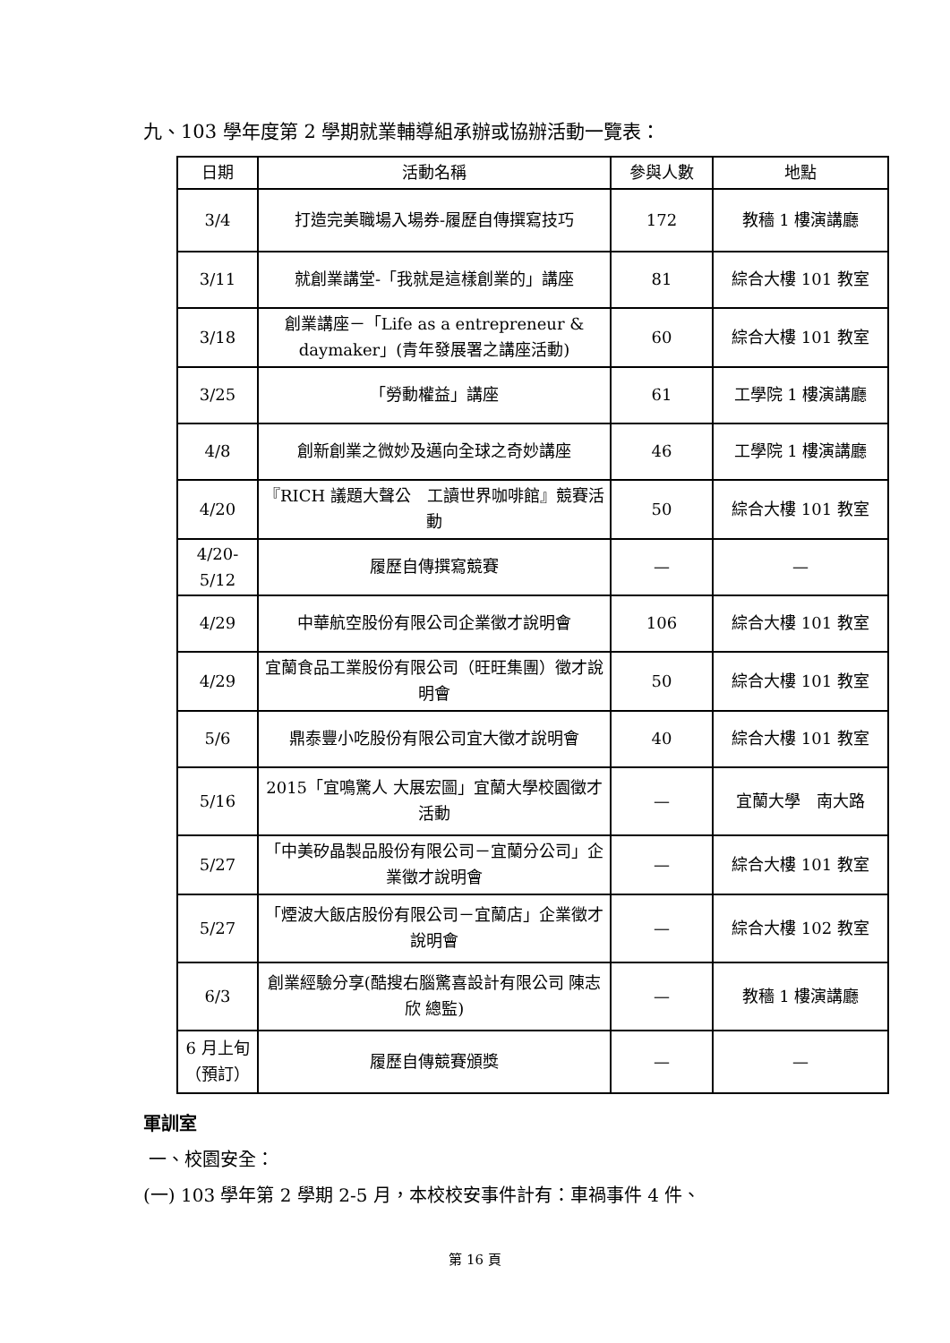九、103 學年度第 2 學期就業輔導組承辦或協辦活動一覽表：
| 日期 | 活動名稱 | 參與人數 | 地點 |
| --- | --- | --- | --- |
| 3/4 | 打造完美職場入場券-履歷自傳撰寫技巧 | 172 | 教穡 1 樓演講廳 |
| 3/11 | 就創業講堂-「我就是這樣創業的」講座 | 81 | 綜合大樓 101 教室 |
| 3/18 | 創業講座－「Life as a entrepreneur & daymaker」(青年發展署之講座活動) | 60 | 綜合大樓 101 教室 |
| 3/25 | 「勞動權益」講座 | 61 | 工學院 1 樓演講廳 |
| 4/8 | 創新創業之微妙及邁向全球之奇妙講座 | 46 | 工學院 1 樓演講廳 |
| 4/20 | 『RICH 議題大聲公 工讀世界咖啡館』競賽活動 | 50 | 綜合大樓 101 教室 |
| 4/20-5/12 | 履歷自傳撰寫競賽 | — | — |
| 4/29 | 中華航空股份有限公司企業徵才說明會 | 106 | 綜合大樓 101 教室 |
| 4/29 | 宜蘭食品工業股份有限公司（旺旺集團）徵才說明會 | 50 | 綜合大樓 101 教室 |
| 5/6 | 鼎泰豐小吃股份有限公司宜大徵才說明會 | 40 | 綜合大樓 101 教室 |
| 5/16 | 2015「宜鳴驚人 大展宏圖」宜蘭大學校園徵才活動 | — | 宜蘭大學 南大路 |
| 5/27 | 「中美矽晶製品股份有限公司－宜蘭分公司」企業徵才說明會 | — | 綜合大樓 101 教室 |
| 5/27 | 「煙波大飯店股份有限公司－宜蘭店」企業徵才說明會 | — | 綜合大樓 102 教室 |
| 6/3 | 創業經驗分享(酷搜右腦驚喜設計有限公司 陳志欣 總監) | — | 教穡 1 樓演講廳 |
| 6 月上旬（預訂） | 履歷自傳競賽頒獎 | — | — |
軍訓室
一、校園安全：
(一) 103 學年第 2 學期 2-5 月，本校校安事件計有：車禍事件 4 件、
第 16 頁